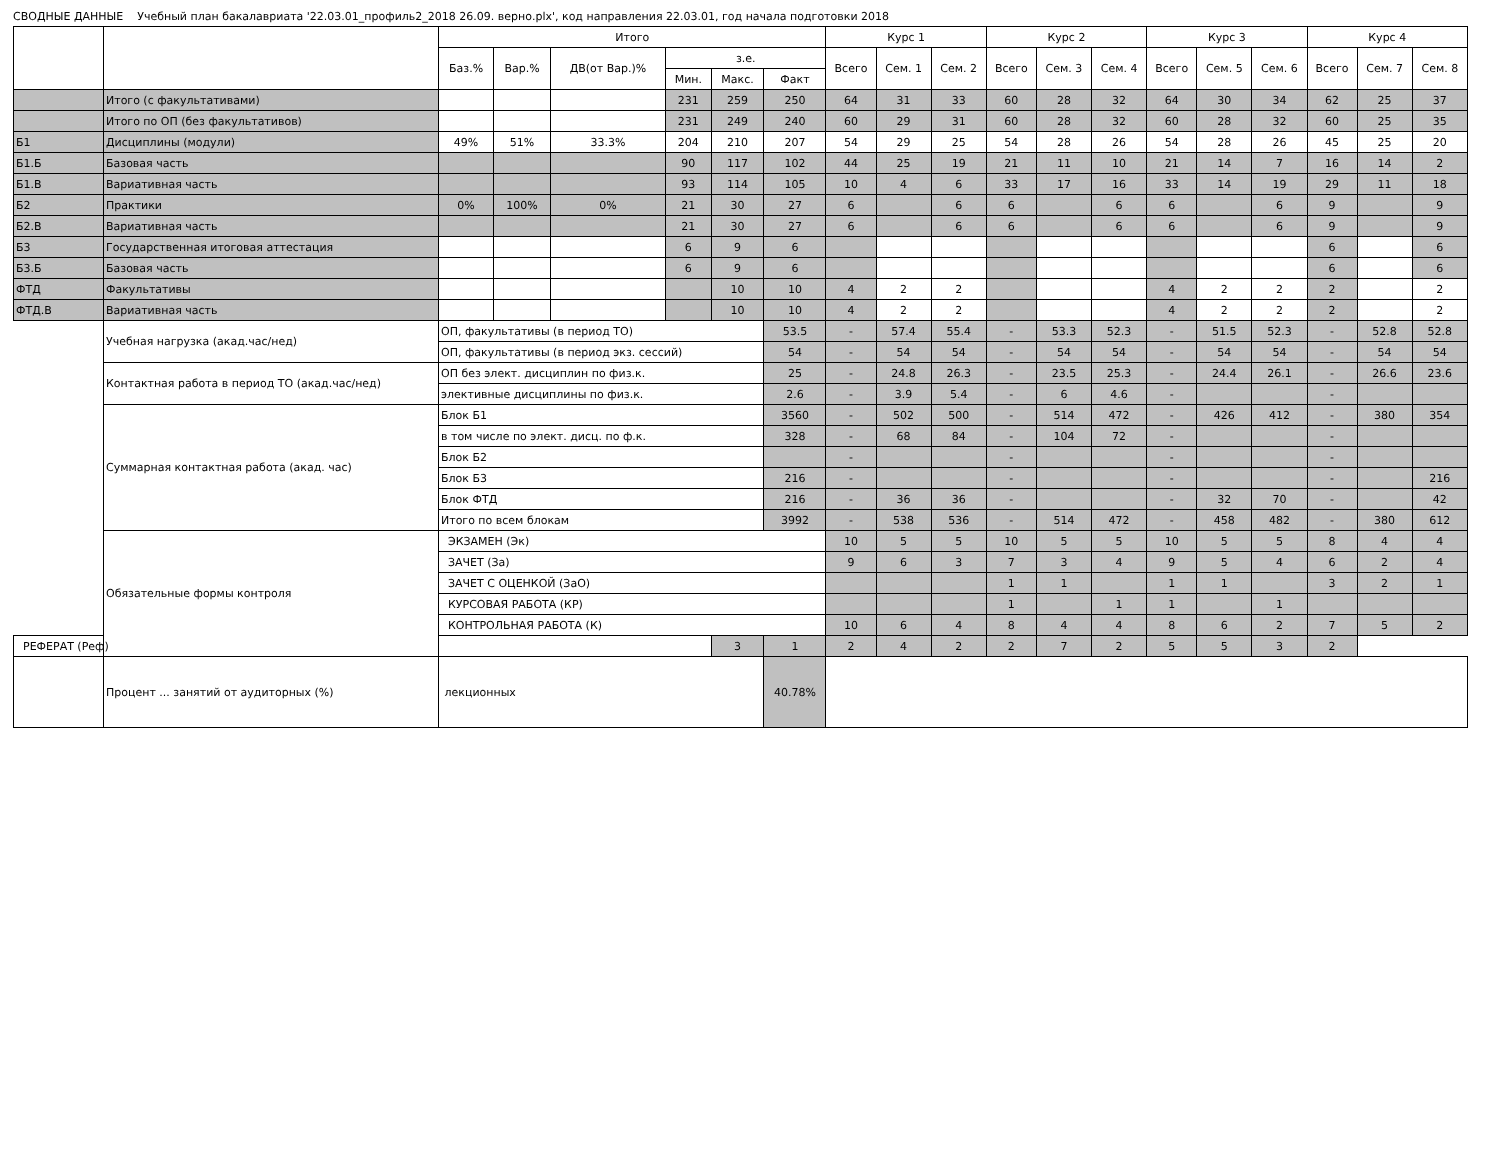СВОДНЫЕ ДАННЫЕ Учебный план бакалавриата '22.03.01_профиль2_2018 26.09. верно.plx', код направления 22.03.01, год начала подготовки 2018
| | | Итого | | | | | | Курс 1 | | | Курс 2 | | | Курс 3 | | | Курс 4 | | |
| --- | --- | --- | --- | --- | --- | --- | --- | --- | --- | --- | --- | --- | --- | --- | --- | --- | --- | --- | --- |
| | | Баз.% | Вар.% | ДВ(от Вар.)% | з.е. | | | Всего | Сем. 1 | Сем. 2 | Всего | Сем. 3 | Сем. 4 | Всего | Сем. 5 | Сем. 6 | Всего | Сем. 7 | Сем. 8 |
| | | | | | Мин. | Макс. | Факт | | | | | | | | | | | | |
| | Итого (с факультативами) | | | | 231 | 259 | 250 | 64 | 31 | 33 | 60 | 28 | 32 | 64 | 30 | 34 | 62 | 25 | 37 |
| | Итого по ОП (без факультативов) | | | | 231 | 249 | 240 | 60 | 29 | 31 | 60 | 28 | 32 | 60 | 28 | 32 | 60 | 25 | 35 |
| Б1 | Дисциплины (модули) | 49% | 51% | 33.3% | 204 | 210 | 207 | 54 | 29 | 25 | 54 | 28 | 26 | 54 | 28 | 26 | 45 | 25 | 20 |
| Б1.Б | Базовая часть | | | | 90 | 117 | 102 | 44 | 25 | 19 | 21 | 11 | 10 | 21 | 14 | 7 | 16 | 14 | 2 |
| Б1.В | Вариативная часть | | | | 93 | 114 | 105 | 10 | 4 | 6 | 33 | 17 | 16 | 33 | 14 | 19 | 29 | 11 | 18 |
| Б2 | Практики | 0% | 100% | 0% | 21 | 30 | 27 | 6 | | 6 | 6 | | 6 | 6 | | 6 | 9 | | 9 |
| Б2.В | Вариативная часть | | | | 21 | 30 | 27 | 6 | | 6 | 6 | | 6 | 6 | | 6 | 9 | | 9 |
| Б3 | Государственная итоговая аттестация | | | | 6 | 9 | 6 | | | | | | | | | | 6 | | 6 |
| Б3.Б | Базовая часть | | | | 6 | 9 | 6 | | | | | | | | | | 6 | | 6 |
| ФТД | Факультативы | | | | | 10 | 10 | 4 | 2 | 2 | | | | 4 | 2 | 2 | 2 | | 2 |
| ФТД.В | Вариативная часть | | | | | 10 | 10 | 4 | 2 | 2 | | | | 4 | 2 | 2 | 2 | | 2 |
| | Учебная нагрузка (акад.час/нед) | ОП, факультативы (в период ТО) | | | | | 53.5 | - | 57.4 | 55.4 | - | 53.3 | 52.3 | - | 51.5 | 52.3 | - | 52.8 | 52.8 |
| | | ОП, факультативы (в период экз. сессий) | | | | | 54 | - | 54 | 54 | - | 54 | 54 | - | 54 | 54 | - | 54 | 54 |
| | Контактная работа в период ТО (акад.час/нед) | ОП без элект. дисциплин по физ.к. | | | | | 25 | - | 24.8 | 26.3 | - | 23.5 | 25.3 | - | 24.4 | 26.1 | - | 26.6 | 23.6 |
| | | элективные дисциплины по физ.к. | | | | | 2.6 | - | 3.9 | 5.4 | - | 6 | 4.6 | - | | | - | | |
| | Суммарная контактная работа (акад. час) | Блок Б1 | | | | | 3560 | - | 502 | 500 | - | 514 | 472 | - | 426 | 412 | - | 380 | 354 |
| | | в том числе по элект. дисц. по ф.к. | | | | | 328 | - | 68 | 84 | - | 104 | 72 | - | | | - | | |
| | | Блок Б2 | | | | | | - | | | - | | | - | | | - | | |
| | | Блок Б3 | | | | | 216 | - | | | - | | | - | | | - | | 216 |
| | | Блок ФТД | | | | | 216 | - | 36 | 36 | - | | | - | 32 | 70 | - | | 42 |
| | | Итого по всем блокам | | | | | 3992 | - | 538 | 536 | - | 514 | 472 | - | 458 | 482 | - | 380 | 612 |
| | Обязательные формы контроля | ЭКЗАМЕН (Эк) | | | | | | 10 | 5 | 5 | 10 | 5 | 5 | 10 | 5 | 5 | 8 | 4 | 4 |
| | | ЗАЧЕТ (За) | | | | | | 9 | 6 | 3 | 7 | 3 | 4 | 9 | 5 | 4 | 6 | 2 | 4 |
| | | ЗАЧЕТ С ОЦЕНКОЙ (ЗаО) | | | | | | | | | 1 | 1 | | 1 | 1 | | 3 | 2 | 1 |
| | | КУРСОВАЯ РАБОТА (КР) | | | | | | | | | 1 | | 1 | 1 | | 1 | | | |
| | | КОНТРОЛЬНАЯ РАБОТА (К) | | | | | | 10 | 6 | 4 | 8 | 4 | 4 | 8 | 6 | 2 | 7 | 5 | 2 |
| РЕФЕРАТ (Реф) | | | | | | 3 | 1 | 2 | 4 | 2 | 2 | 7 | 2 | 5 | 5 | 3 | 2 | | |
| | Процент ... занятий от аудиторных (%) | лекционных | | | | | 40.78% | | | | | | | | | | | | |